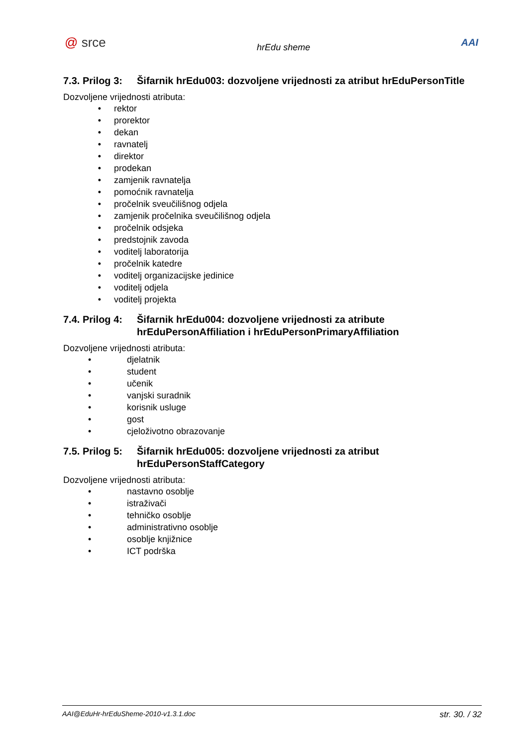@ srce
hrEdu sheme
AAI
7.3. Prilog 3: Šifarnik hrEdu003: dozvoljene vrijednosti za atribut hrEduPersonTitle
Dozvoljene vrijednosti atributa:
• rektor
• prorektor
• dekan
• ravnatelj
• direktor
• prodekan
• zamjenik ravnatelja
• pomoćnik ravnatelja
• pročelnik sveučilišnog odjela
• zamjenik pročelnika sveučilišnog odjela
• pročelnik odsjeka
• predstojnik zavoda
• voditelj laboratorija
• pročelnik katedre
• voditelj organizacijske jedinice
• voditelj odjela
• voditelj projekta
7.4. Prilog 4: Šifarnik hrEdu004: dozvoljene vrijednosti za atribute hrEduPersonAffiliation i hrEduPersonPrimaryAffiliation
Dozvoljene vrijednosti atributa:
• djelatnik
• student
• učenik
• vanjski suradnik
• korisnik usluge
• gost
• cjeloživotno obrazovanje
7.5. Prilog 5: Šifarnik hrEdu005: dozvoljene vrijednosti za atribut hrEduPersonStaffCategory
Dozvoljene vrijednosti atributa:
• nastavno osoblje
• istraživači
• tehničko osoblje
• administrativno osoblje
• osoblje knjižnice
• ICT podrška
AAI@EduHr-hrEduSheme-2010-v1.3.1.doc str. 30. / 32